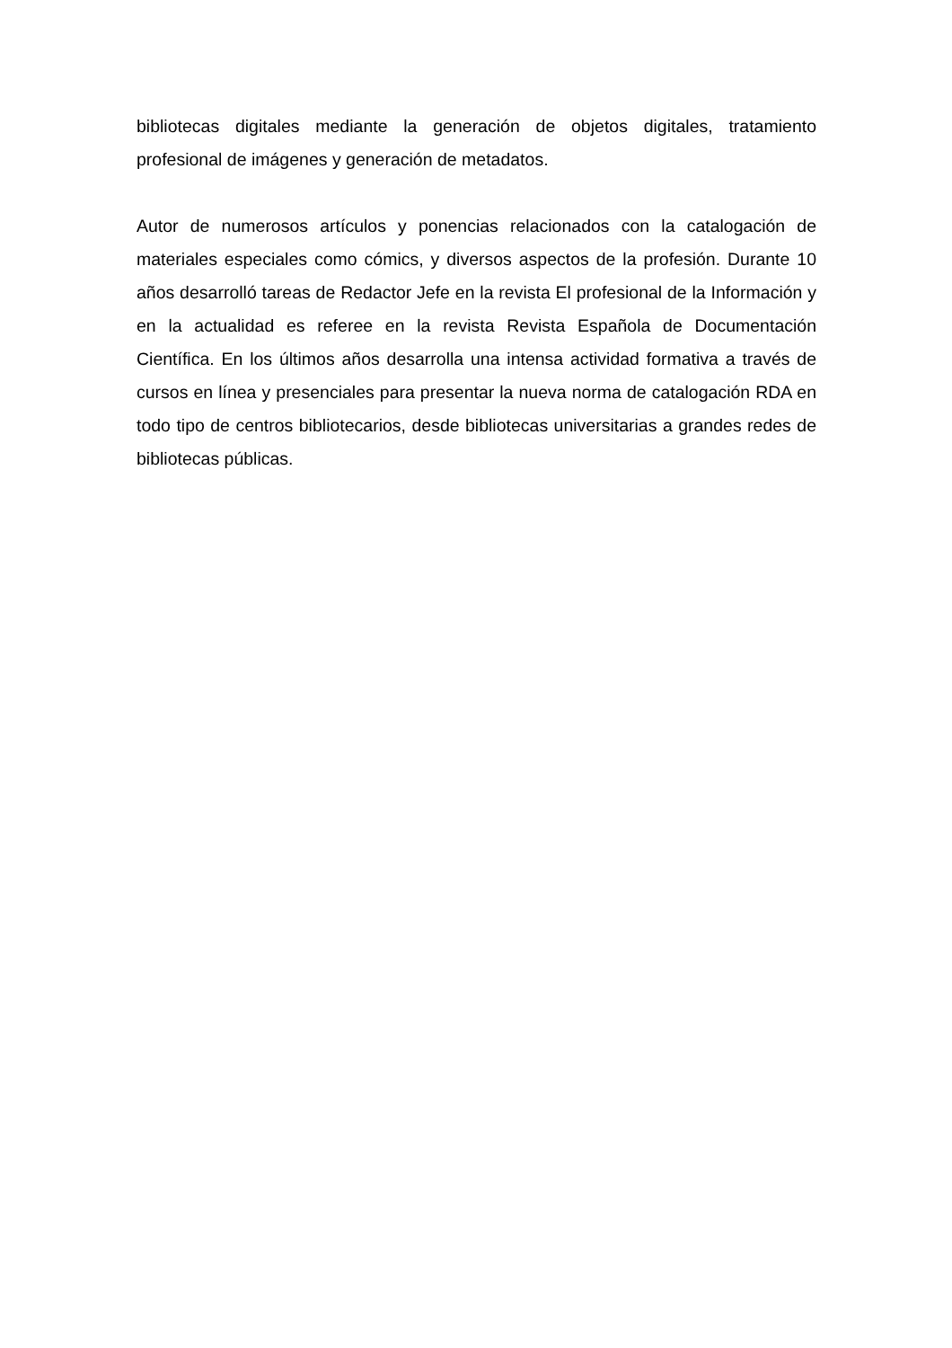bibliotecas digitales mediante la generación de objetos digitales, tratamiento profesional de imágenes y generación de metadatos.
Autor de numerosos artículos y ponencias relacionados con la catalogación de materiales especiales como cómics, y diversos aspectos de la profesión. Durante 10 años desarrolló tareas de Redactor Jefe en la revista El profesional de la Información y en la actualidad es referee en la revista Revista Española de Documentación Científica. En los últimos años desarrolla una intensa actividad formativa a través de cursos en línea y presenciales para presentar la nueva norma de catalogación RDA en todo tipo de centros bibliotecarios, desde bibliotecas universitarias a grandes redes de bibliotecas públicas.